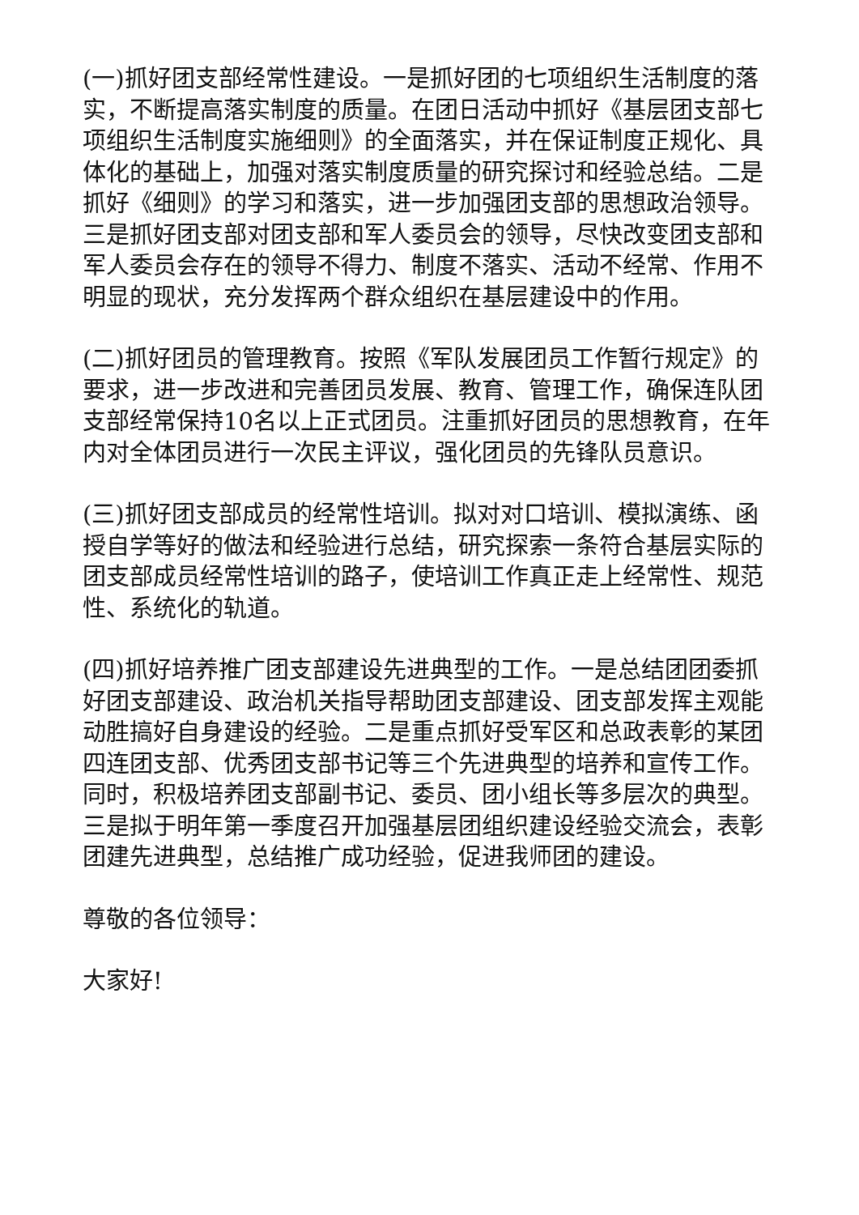(一)抓好团支部经常性建设。一是抓好团的七项组织生活制度的落实，不断提高落实制度的质量。在团日活动中抓好《基层团支部七项组织生活制度实施细则》的全面落实，并在保证制度正规化、具体化的基础上，加强对落实制度质量的研究探讨和经验总结。二是抓好《细则》的学习和落实，进一步加强团支部的思想政治领导。三是抓好团支部对团支部和军人委员会的领导，尽快改变团支部和军人委员会存在的领导不得力、制度不落实、活动不经常、作用不明显的现状，充分发挥两个群众组织在基层建设中的作用。
(二)抓好团员的管理教育。按照《军队发展团员工作暂行规定》的要求，进一步改进和完善团员发展、教育、管理工作，确保连队团支部经常保持10名以上正式团员。注重抓好团员的思想教育，在年内对全体团员进行一次民主评议，强化团员的先锋队员意识。
(三)抓好团支部成员的经常性培训。拟对对口培训、模拟演练、函授自学等好的做法和经验进行总结，研究探索一条符合基层实际的团支部成员经常性培训的路子，使培训工作真正走上经常性、规范性、系统化的轨道。
(四)抓好培养推广团支部建设先进典型的工作。一是总结团团委抓好团支部建设、政治机关指导帮助团支部建设、团支部发挥主观能动胜搞好自身建设的经验。二是重点抓好受军区和总政表彰的某团四连团支部、优秀团支部书记等三个先进典型的培养和宣传工作。同时，积极培养团支部副书记、委员、团小组长等多层次的典型。三是拟于明年第一季度召开加强基层团组织建设经验交流会，表彰团建先进典型，总结推广成功经验，促进我师团的建设。
尊敬的各位领导：
大家好!